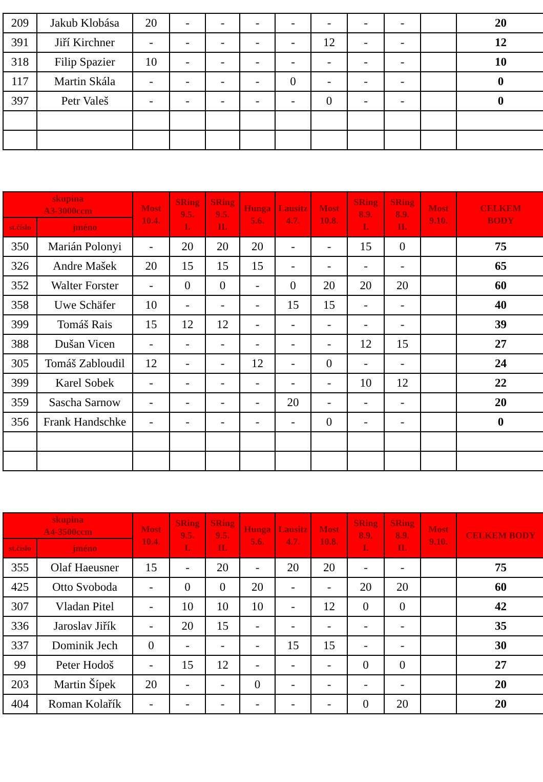| 209 | Jakub Klobása | 20 | - | - | - | - | - | - | - | | 20 |
| 391 | Jiří Kirchner | - | - | - | - | - | 12 | - | - | | 12 |
| 318 | Filip Spazier | 10 | - | - | - | - | - | - | - | | 10 |
| 117 | Martin Skála | - | - | - | - | 0 | - | - | - | | 0 |
| 397 | Petr Valeš | - | - | - | - | - | 0 | - | - | | 0 |
| skupina A3-3000ccm | | Most 10.4. | SRing 9.5. I. | SRing 9.5. II. | Hunga 5.6. | Lausitz 4.7. | Most 10.8. | SRing 8.9. I. | SRing 8.9. II. | Most 9.10. | CELKEM BODY |
| --- | --- | --- | --- | --- | --- | --- | --- | --- | --- | --- | --- |
| st.číslo | jméno | | | | | | | | | | |
| 350 | Marián Polonyi | - | 20 | 20 | 20 | - | - | 15 | 0 | | 75 |
| 326 | Andre Mašek | 20 | 15 | 15 | 15 | - | - | - | - | | 65 |
| 352 | Walter Forster | - | 0 | 0 | - | 0 | 20 | 20 | 20 | | 60 |
| 358 | Uwe Schäfer | 10 | - | - | - | 15 | 15 | - | - | | 40 |
| 399 | Tomáš Rais | 15 | 12 | 12 | - | - | - | - | - | | 39 |
| 388 | Dušan Vicen | - | - | - | - | - | - | 12 | 15 | | 27 |
| 305 | Tomáš Zabloudil | 12 | - | - | 12 | - | 0 | - | - | | 24 |
| 399 | Karel Sobek | - | - | - | - | - | - | 10 | 12 | | 22 |
| 359 | Sascha Sarnow | - | - | - | - | 20 | - | - | - | | 20 |
| 356 | Frank Handschke | - | - | - | - | - | 0 | - | - | | 0 |
| skupina A4-3500ccm | | Most 10.4. | SRing 9.5. I. | SRing 9.5. II. | Hunga 5.6. | Lausitz 4.7. | Most 10.8. | SRing 8.9. I. | SRing 8.9. II. | Most 9.10. | CELKEM BODY |
| --- | --- | --- | --- | --- | --- | --- | --- | --- | --- | --- | --- |
| st.číslo | jméno | | | | | | | | | | |
| 355 | Olaf Haeusner | 15 | - | 20 | - | 20 | 20 | - | - | | 75 |
| 425 | Otto Svoboda | - | 0 | 0 | 20 | - | - | 20 | 20 | | 60 |
| 307 | Vladan Pitel | - | 10 | 10 | 10 | - | 12 | 0 | 0 | | 42 |
| 336 | Jaroslav Jiřík | - | 20 | 15 | - | - | - | - | - | | 35 |
| 337 | Dominik Jech | 0 | - | - | - | 15 | 15 | - | - | | 30 |
| 99 | Peter Hodoš | - | 15 | 12 | - | - | - | 0 | 0 | | 27 |
| 203 | Martin Šípek | 20 | - | - | 0 | - | - | - | - | | 20 |
| 404 | Roman Kolařík | - | - | - | - | - | - | 0 | 20 | | 20 |